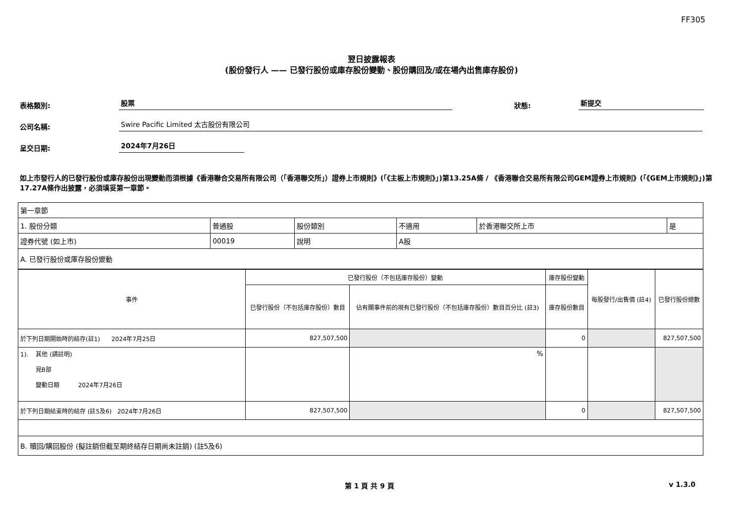FF305
翌日披露報表
(股份發行人 —— 已發行股份或庫存股份變動、股份購回及/或在場內出售庫存股份)
表格類別: 股票 狀態: 新提交
公司名稱: Swire Pacific Limited 太古股份有限公司
呈交日期: 2024年7月26日
如上市發行人的已發行股份或庫存股份出現變動而須根據《香港聯合交易所有限公司（「香港聯交所」）證券上市規則》(「《主板上市規則》」)第13.25A條 / 《香港聯合交易所有限公司GEM證券上市規則》(「《GEM上市規則》」)第17.27A條作出披露，必須填妥第一章節。
| 第一章節 | | | | | |
| 1. 股份分類 | 普通股 | 股份類別 | 不適用 | 於香港聯交所上市 | 是 |
| 證券代號 (如上市) | 00019 | 說明 | A股 | | |
| A. 已發行股份或庫存股份變動 | | | | | |
| 事件 | 已發行股份（不包括庫存股份）變動 | | 庫存股份變動 | 每股發行/出售價 (註4) | 已發行股份總數 |
| | 已發行股份（不包括庫存股份）數目 | 佔有關事件前的現有已發行股份（不包括庫存股份）數目百分比 (註3) | 庫存股份數目 | | |
| 於下列日期開始時的結存(註1) 2024年7月25日 | 827,507,500 | | 0 | | 827,507,500 |
| 1). 其他 (請註明) 見B部 變動日期 2024年7月26日 | | % | | | |
| 於下列日期結束時的結存 (註5及6) 2024年7月26日 | 827,507,500 | | 0 | | 827,507,500 |
| B. 贖回/購回股份 (擬註銷但截至期終結存日期尚未註銷) (註5及6) | | | | | |
第 1 頁 共 9 頁 v 1.3.0